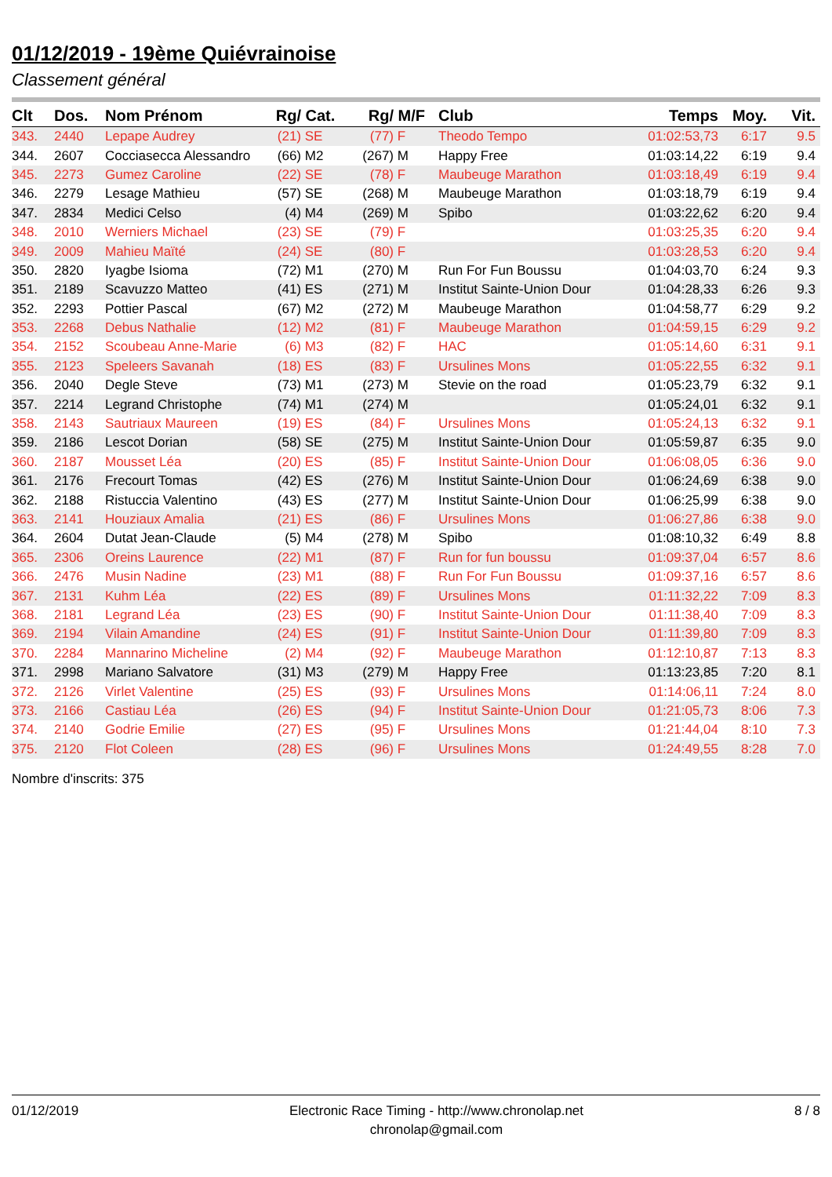01/12/2019 - 19ème Quiévrainoise
Classement général
| Clt | Dos. | Nom Prénom | Rg/ | Cat. | Rg/ | M/F | Club | Temps | Moy. | Vit. |
| --- | --- | --- | --- | --- | --- | --- | --- | --- | --- | --- |
| 343. | 2440 | Lepape Audrey | (21) | SE | (77) | F | Theodo Tempo | 01:02:53,73 | 6:17 | 9.5 |
| 344. | 2607 | Cocciasecca Alessandro | (66) | M2 | (267) | M | Happy Free | 01:03:14,22 | 6:19 | 9.4 |
| 345. | 2273 | Gumez Caroline | (22) | SE | (78) | F | Maubeuge Marathon | 01:03:18,49 | 6:19 | 9.4 |
| 346. | 2279 | Lesage Mathieu | (57) | SE | (268) | M | Maubeuge Marathon | 01:03:18,79 | 6:19 | 9.4 |
| 347. | 2834 | Medici Celso | (4) | M4 | (269) | M | Spibo | 01:03:22,62 | 6:20 | 9.4 |
| 348. | 2010 | Werniers Michael | (23) | SE | (79) | F | | 01:03:25,35 | 6:20 | 9.4 |
| 349. | 2009 | Mahieu Maïté | (24) | SE | (80) | F | | 01:03:28,53 | 6:20 | 9.4 |
| 350. | 2820 | Iyagbe Isioma | (72) | M1 | (270) | M | Run For Fun Boussu | 01:04:03,70 | 6:24 | 9.3 |
| 351. | 2189 | Scavuzzo Matteo | (41) | ES | (271) | M | Institut Sainte-Union Dour | 01:04:28,33 | 6:26 | 9.3 |
| 352. | 2293 | Pottier Pascal | (67) | M2 | (272) | M | Maubeuge Marathon | 01:04:58,77 | 6:29 | 9.2 |
| 353. | 2268 | Debus Nathalie | (12) | M2 | (81) | F | Maubeuge Marathon | 01:04:59,15 | 6:29 | 9.2 |
| 354. | 2152 | Scoubeau Anne-Marie | (6) | M3 | (82) | F | HAC | 01:05:14,60 | 6:31 | 9.1 |
| 355. | 2123 | Speleers Savanah | (18) | ES | (83) | F | Ursulines Mons | 01:05:22,55 | 6:32 | 9.1 |
| 356. | 2040 | Degle Steve | (73) | M1 | (273) | M | Stevie on the road | 01:05:23,79 | 6:32 | 9.1 |
| 357. | 2214 | Legrand Christophe | (74) | M1 | (274) | M | | 01:05:24,01 | 6:32 | 9.1 |
| 358. | 2143 | Sautriaux Maureen | (19) | ES | (84) | F | Ursulines Mons | 01:05:24,13 | 6:32 | 9.1 |
| 359. | 2186 | Lescot Dorian | (58) | SE | (275) | M | Institut Sainte-Union Dour | 01:05:59,87 | 6:35 | 9.0 |
| 360. | 2187 | Mousset Léa | (20) | ES | (85) | F | Institut Sainte-Union Dour | 01:06:08,05 | 6:36 | 9.0 |
| 361. | 2176 | Frecourt Tomas | (42) | ES | (276) | M | Institut Sainte-Union Dour | 01:06:24,69 | 6:38 | 9.0 |
| 362. | 2188 | Ristuccia Valentino | (43) | ES | (277) | M | Institut Sainte-Union Dour | 01:06:25,99 | 6:38 | 9.0 |
| 363. | 2141 | Houziaux Amalia | (21) | ES | (86) | F | Ursulines Mons | 01:06:27,86 | 6:38 | 9.0 |
| 364. | 2604 | Dutat Jean-Claude | (5) | M4 | (278) | M | Spibo | 01:08:10,32 | 6:49 | 8.8 |
| 365. | 2306 | Oreins Laurence | (22) | M1 | (87) | F | Run for fun boussu | 01:09:37,04 | 6:57 | 8.6 |
| 366. | 2476 | Musin Nadine | (23) | M1 | (88) | F | Run For Fun Boussu | 01:09:37,16 | 6:57 | 8.6 |
| 367. | 2131 | Kuhm Léa | (22) | ES | (89) | F | Ursulines Mons | 01:11:32,22 | 7:09 | 8.3 |
| 368. | 2181 | Legrand Léa | (23) | ES | (90) | F | Institut Sainte-Union Dour | 01:11:38,40 | 7:09 | 8.3 |
| 369. | 2194 | Vilain Amandine | (24) | ES | (91) | F | Institut Sainte-Union Dour | 01:11:39,80 | 7:09 | 8.3 |
| 370. | 2284 | Mannarino Micheline | (2) | M4 | (92) | F | Maubeuge Marathon | 01:12:10,87 | 7:13 | 8.3 |
| 371. | 2998 | Mariano Salvatore | (31) | M3 | (279) | M | Happy Free | 01:13:23,85 | 7:20 | 8.1 |
| 372. | 2126 | Virlet Valentine | (25) | ES | (93) | F | Ursulines Mons | 01:14:06,11 | 7:24 | 8.0 |
| 373. | 2166 | Castiau Léa | (26) | ES | (94) | F | Institut Sainte-Union Dour | 01:21:05,73 | 8:06 | 7.3 |
| 374. | 2140 | Godrie Emilie | (27) | ES | (95) | F | Ursulines Mons | 01:21:44,04 | 8:10 | 7.3 |
| 375. | 2120 | Flot Coleen | (28) | ES | (96) | F | Ursulines Mons | 01:24:49,55 | 8:28 | 7.0 |
Nombre d'inscrits: 375
01/12/2019 Electronic Race Timing - http://www.chronolap.net
chronolap@gmail.com
8 / 8